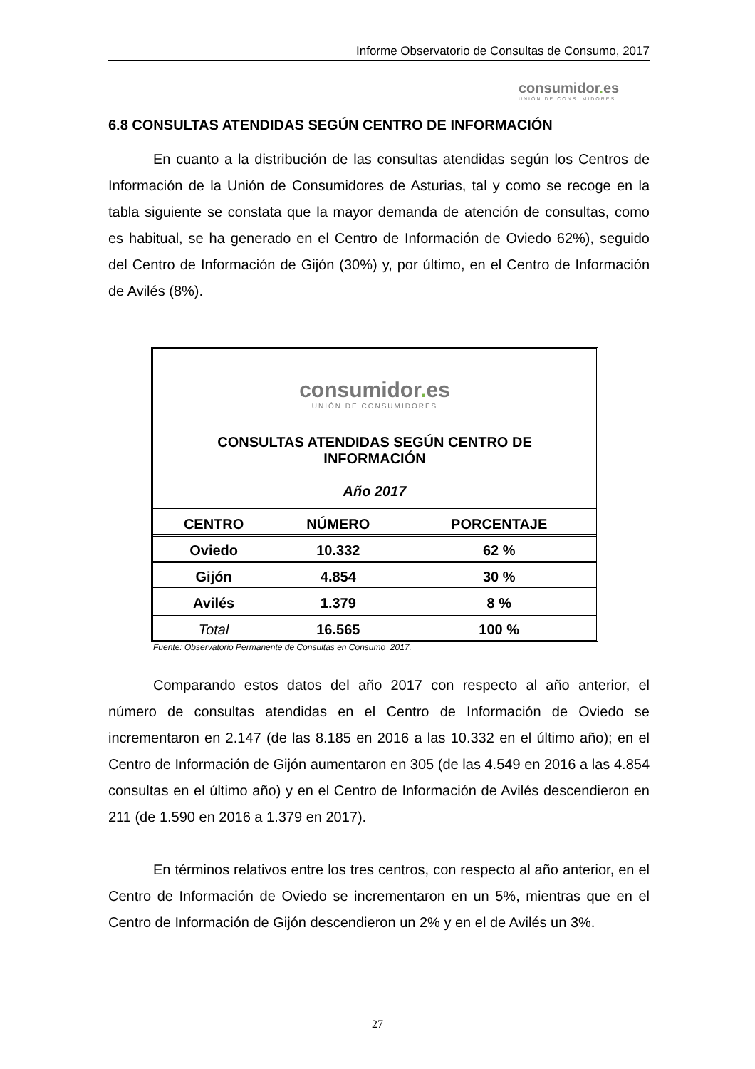Informe Observatorio de Consultas de Consumo, 2017
consumidor. es
UNIÓN DE CONSUMIDORES
6.8 CONSULTAS ATENDIDAS SEGÚN CENTRO DE INFORMACIÓN
En cuanto a la distribución de las consultas atendidas según los Centros de Información de la Unión de Consumidores de Asturias, tal y como se recoge en la tabla siguiente se constata que la mayor demanda de atención de consultas, como es habitual, se ha generado en el Centro de Información de Oviedo 62%), seguido del Centro de Información de Gijón (30%) y, por último, en el Centro de Información de Avilés (8%).
| consumidor . es UNIÓN DE CONSUMIDORES CONSULTAS ATENDIDAS SEGÚN CENTRO DE INFORMACIÓN Año 2017 | | |
| CENTRO | NÚMERO | PORCENTAJE |
| Oviedo | 10.332 | 62 % |
| Gijón | 4.854 | 30 % |
| Avilés | 1.379 | 8 % |
| Total | 16.565 | 100 % |
Fuente: Observatorio Permanente de Consultas en Consumo_2017.
Comparando estos datos del año 2017 con respecto al año anterior, el número de consultas atendidas en el Centro de Información de Oviedo se incrementaron en 2.147 (de las 8.185 en 2016 a las 10.332 en el último año); en el Centro de Información de Gijón aumentaron en 305 (de las 4.549 en 2016 a las 4.854 consultas en el último año) y en el Centro de Información de Avilés descendieron en 211 (de 1.590 en 2016 a 1.379 en 2017).
En términos relativos entre los tres centros, con respecto al año anterior, en el Centro de Información de Oviedo se incrementaron en un 5%, mientras que en el Centro de Información de Gijón descendieron un 2% y en el de Avilés un 3%.
27